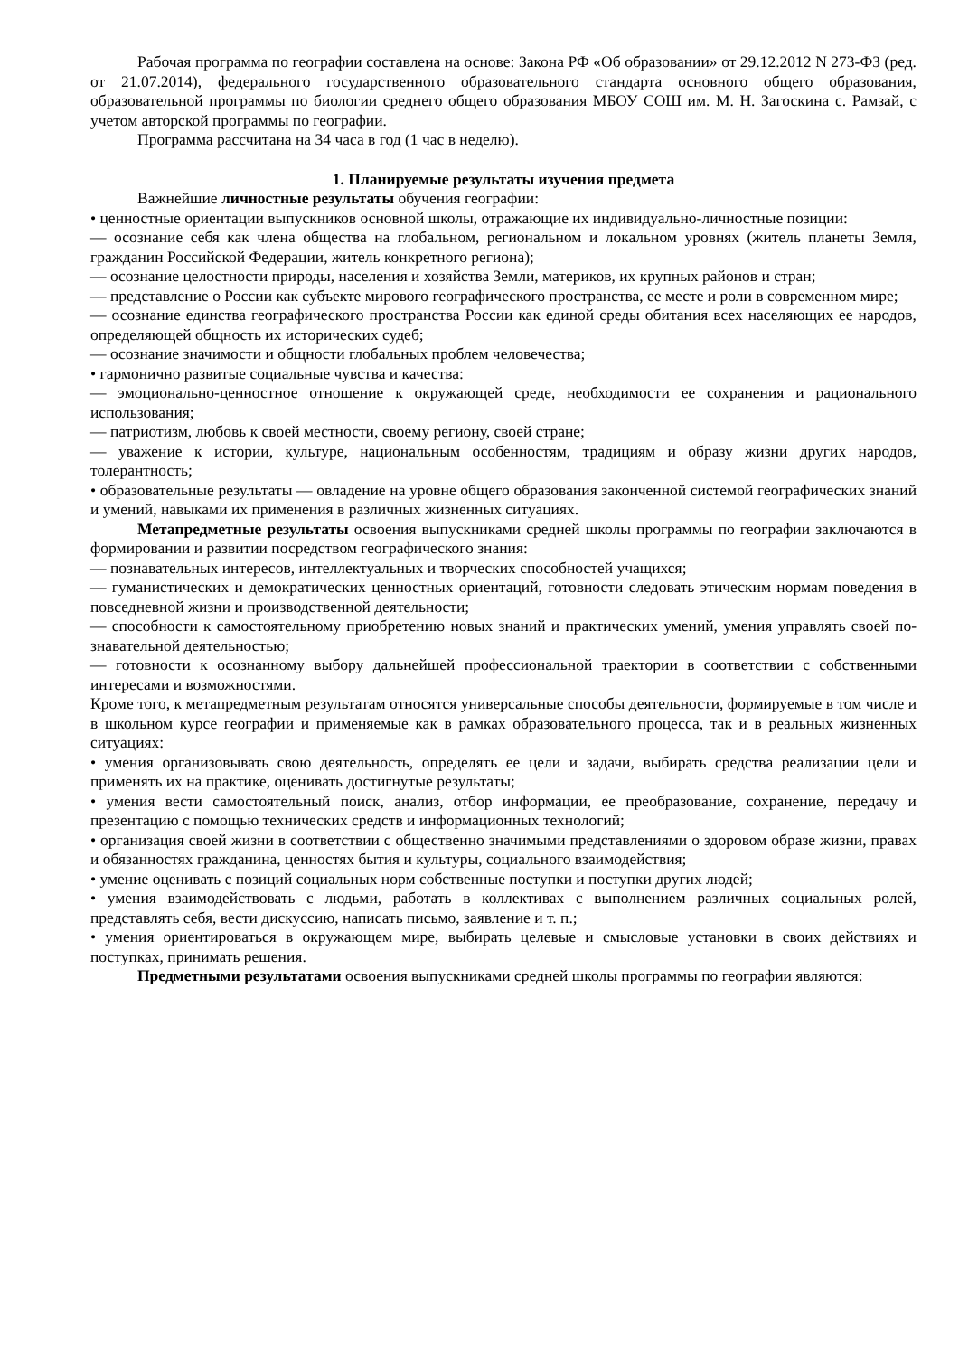Рабочая программа по географии составлена на основе: Закона РФ «Об образовании» от 29.12.2012 N 273-ФЗ (ред. от 21.07.2014), федерального государственного образовательного стандарта основного общего образования, образовательной программы по биологии среднего общего образования МБОУ СОШ им. М. Н. Загоскина с. Рамзай, с учетом авторской программы по географии.
Программа рассчитана на 34 часа в год (1 час в неделю).
1. Планируемые результаты изучения предмета
Важнейшие личностные результаты обучения географии:
• ценностные ориентации выпускников основной школы, отражающие их индивидуально-личностные позиции:
— осознание себя как члена общества на глобальном, региональном и локальном уровнях (житель планеты Земля, гражданин Российской Федерации, житель конкретного региона);
— осознание целостности природы, населения и хозяйства Земли, материков, их крупных районов и стран;
— представление о России как субъекте мирового географического пространства, ее месте и роли в современном мире;
— осознание единства географического пространства России как единой среды обитания всех населяющих ее народов, определяющей общность их исторических судеб;
— осознание значимости и общности глобальных проблем человечества;
• гармонично развитые социальные чувства и качества:
— эмоционально-ценностное отношение к окружающей среде, необходимости ее сохранения и рационального использования;
— патриотизм, любовь к своей местности, своему региону, своей стране;
— уважение к истории, культуре, национальным особенностям, традициям и образу жизни других народов, толерантность;
• образовательные результаты — овладение на уровне общего образования законченной системой географических знаний и умений, навыками их применения в различных жизненных ситуациях.
Метапредметные результаты освоения выпускниками средней школы программы по географии заключаются в формировании и развитии посредством географического знания:
— познавательных интересов, интеллектуальных и творческих способностей учащихся;
— гуманистических и демократических ценностных ориентаций, готовности следовать этическим нормам поведения в повседневной жизни и производственной деятельности;
— способности к самостоятельному приобретению новых знаний и практических умений, умения управлять своей по-знавательной деятельностью;
— готовности к осознанному выбору дальнейшей профессиональной траектории в соответствии с собственными интересами и возможностями.
Кроме того, к метапредметным результатам относятся универсальные способы деятельности, формируемые в том числе и в школьном курсе географии и применяемые как в рамках образовательного процесса, так и в реальных жизненных ситуациях:
• умения организовывать свою деятельность, определять ее цели и задачи, выбирать средства реализации цели и применять их на практике, оценивать достигнутые результаты;
• умения вести самостоятельный поиск, анализ, отбор информации, ее преобразование, сохранение, передачу и презентацию с помощью технических средств и информационных технологий;
• организация своей жизни в соответствии с общественно значимыми представлениями о здоровом образе жизни, правах и обязанностях гражданина, ценностях бытия и культуры, социального взаимодействия;
• умение оценивать с позиций социальных норм собственные поступки и поступки других людей;
• умения взаимодействовать с людьми, работать в коллективах с выполнением различных социальных ролей, представлять себя, вести дискуссию, написать письмо, заявление и т. п.;
• умения ориентироваться в окружающем мире, выбирать целевые и смысловые установки в своих действиях и поступках, принимать решения.
Предметными результатами освоения выпускниками средней школы программы по географии являются: